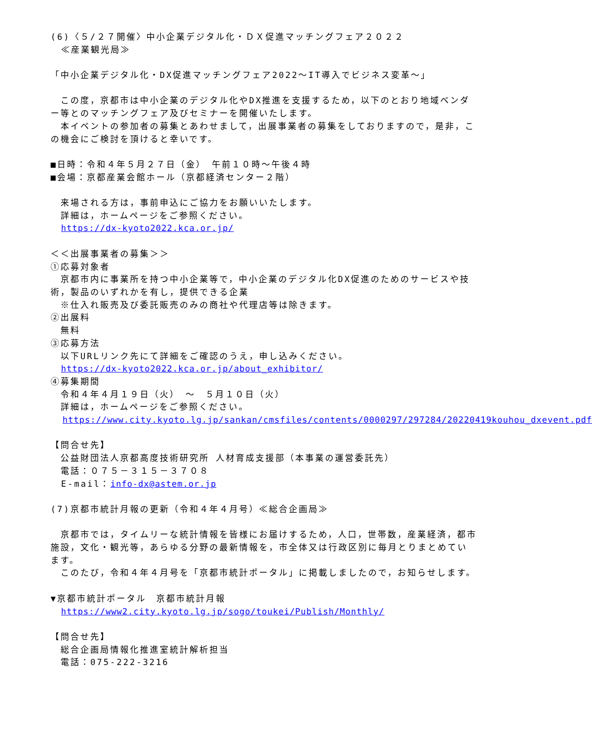(6)〈５/２７開催〉中小企業デジタル化・ＤＸ促進マッチングフェア２０２２
≪産業観光局≫
「中小企業デジタル化・DX促進マッチングフェア2022～IT導入でビジネス変革～」
　この度，京都市は中小企業のデジタル化やDX推進を支援するため，以下のとおり地域ベンダー等とのマッチングフェア及びセミナーを開催いたします。
　本イベントの参加者の募集とあわせまして，出展事業者の募集をしておりますので，是非，この機会にご検討を頂けると幸いです。
■日時：令和４年５月２７日（金）　午前１０時～午後４時
■会場：京都産業会館ホール（京都経済センター２階）
　来場される方は，事前申込にご協力をお願いいたします。
　詳細は，ホームページをご参照ください。
https://dx-kyoto2022.kca.or.jp/
＜＜出展事業者の募集＞＞
①応募対象者
　京都市内に事業所を持つ中小企業等で，中小企業のデジタル化DX促進のためのサービスや技術，製品のいずれかを有し，提供できる企業
　※仕入れ販売及び委託販売のみの商社や代理店等は除きます。
②出展料
　無料
③応募方法
　以下URLリンク先にて詳細をご確認のうえ，申し込みください。
https://dx-kyoto2022.kca.or.jp/about_exhibitor/
④募集期間
　令和４年４月１９日（火）　～　５月１０日（火）
　詳細は，ホームページをご参照ください。
https://www.city.kyoto.lg.jp/sankan/cmsfiles/contents/0000297/297284/20220419kouhou_dxevent.pdf
【問合せ先】
　公益財団法人京都高度技術研究所 人材育成支援部（本事業の運営委託先）
　電話：０７５－３１５－３７０８
E-mail：info-dx@astem.or.jp
(7)京都市統計月報の更新（令和４年４月号）≪総合企画局≫
　京都市では，タイムリーな統計情報を皆様にお届けするため，人口，世帯数，産業経済，都市施設，文化・観光等，あらゆる分野の最新情報を，市全体又は行政区別に毎月とりまとめています。
　このたび，令和４年４月号を「京都市統計ポータル」に掲載しましたので，お知らせします。
▼京都市統計ポータル　京都市統計月報
https://www2.city.kyoto.lg.jp/sogo/toukei/Publish/Monthly/
【問合せ先】
　総合企画局情報化推進室統計解析担当
　電話：075-222-3216